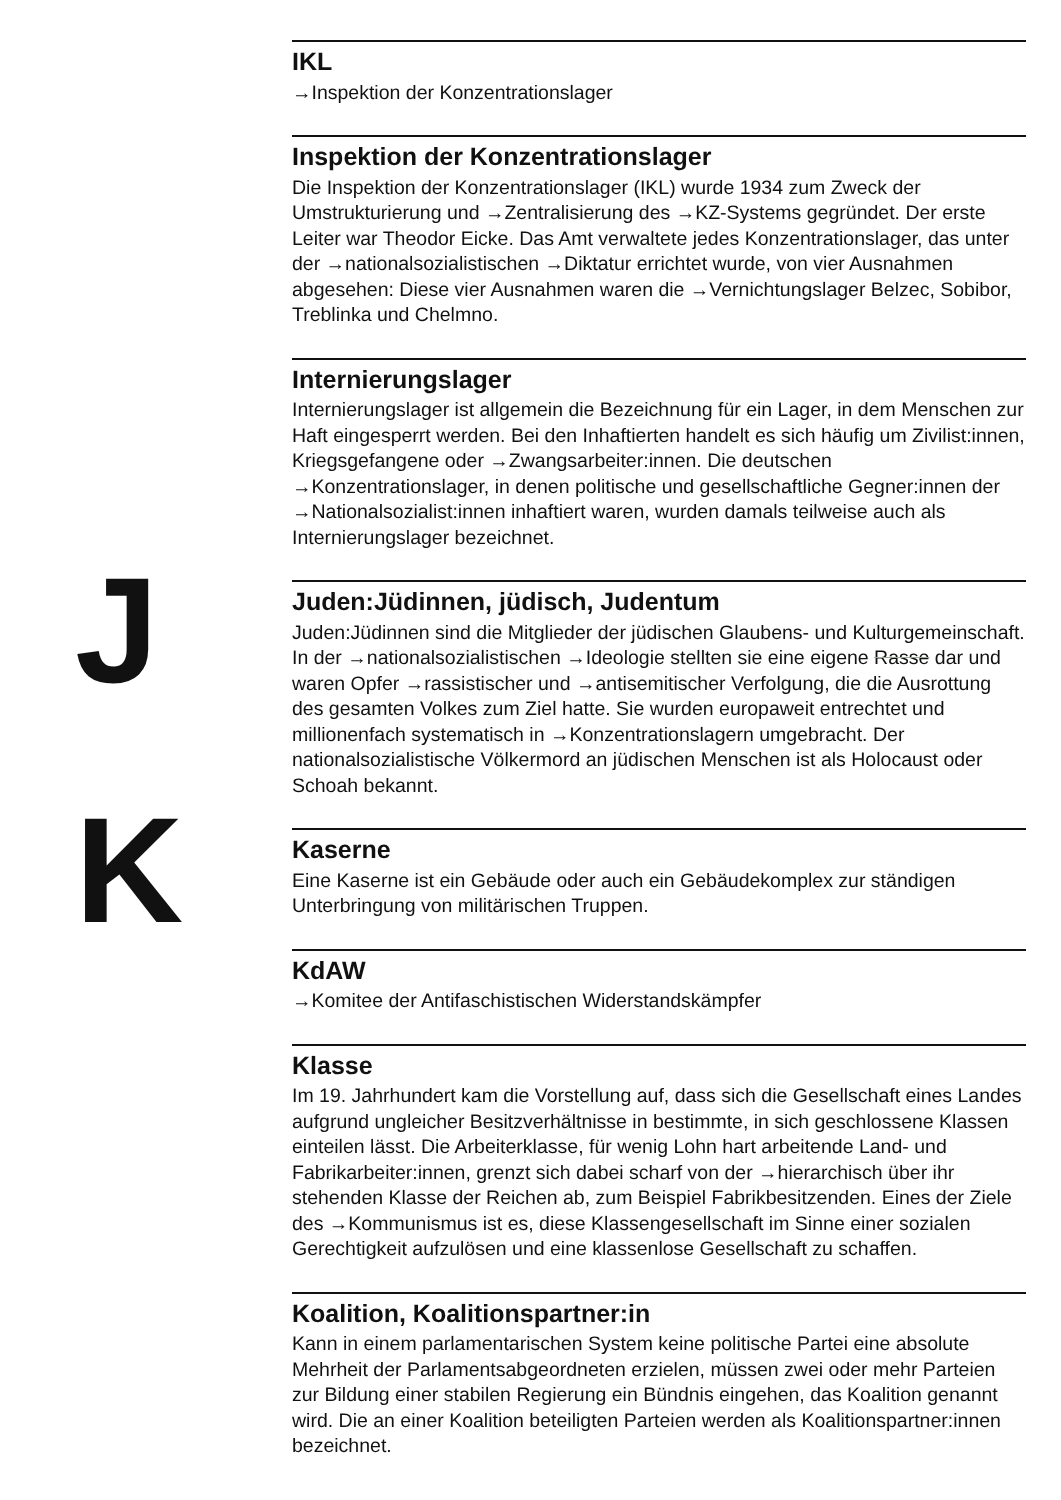IKL
→Inspektion der Konzentrationslager
Inspektion der Konzentrationslager
Die Inspektion der Konzentrationslager (IKL) wurde 1934 zum Zweck der Umstrukturierung und →Zentralisierung des →KZ-Systems gegründet. Der erste Leiter war Theodor Eicke. Das Amt verwaltete jedes Konzentrationslager, das unter der →nationalsozialistischen →Diktatur errichtet wurde, von vier Ausnahmen abgesehen: Diese vier Ausnahmen waren die →Vernichtungslager Belzec, Sobibor, Treblinka und Chelmno.
Internierungslager
Internierungslager ist allgemein die Bezeichnung für ein Lager, in dem Menschen zur Haft eingesperrt werden. Bei den Inhaftierten handelt es sich häufig um Zivilist:innen, Kriegsgefangene oder →Zwangsarbeiter:innen. Die deutschen →Konzentrationslager, in denen politische und gesellschaftliche Gegner:innen der →Nationalsozialist:innen inhaftiert waren, wurden damals teilweise auch als Internierungslager bezeichnet.
Juden:Jüdinnen, jüdisch, Judentum
Juden:Jüdinnen sind die Mitglieder der jüdischen Glaubens- und Kulturgemeinschaft. In der →nationalsozialistischen →Ideologie stellten sie eine eigene Rasse dar und waren Opfer →rassistischer und →antisemitischer Verfolgung, die die Ausrottung des gesamten Volkes zum Ziel hatte. Sie wurden europaweit entrechtet und millionenfach systematisch in →Konzentrationslagern umgebracht. Der nationalsozialistische Völkermord an jüdischen Menschen ist als Holocaust oder Schoah bekannt.
Kaserne
Eine Kaserne ist ein Gebäude oder auch ein Gebäudekomplex zur ständigen Unterbringung von militärischen Truppen.
KdAW
→Komitee der Antifaschistischen Widerstandskämpfer
Klasse
Im 19. Jahrhundert kam die Vorstellung auf, dass sich die Gesellschaft eines Landes aufgrund ungleicher Besitzverhältnisse in bestimmte, in sich geschlossene Klassen einteilen lässt. Die Arbeiterklasse, für wenig Lohn hart arbeitende Land- und Fabrikarbeiter:innen, grenzt sich dabei scharf von der →hierarchisch über ihr stehenden Klasse der Reichen ab, zum Beispiel Fabrikbesitzenden. Eines der Ziele des →Kommunismus ist es, diese Klassengesellschaft im Sinne einer sozialen Gerechtigkeit aufzulösen und eine klassenlose Gesellschaft zu schaffen.
Koalition, Koalitionspartner:in
Kann in einem parlamentarischen System keine politische Partei eine absolute Mehrheit der Parlamentsabgeordneten erzielen, müssen zwei oder mehr Parteien zur Bildung einer stabilen Regierung ein Bündnis eingehen, das Koalition genannt wird. Die an einer Koalition beteiligten Parteien werden als Koalitionspartner:innen bezeichnet.
J
K